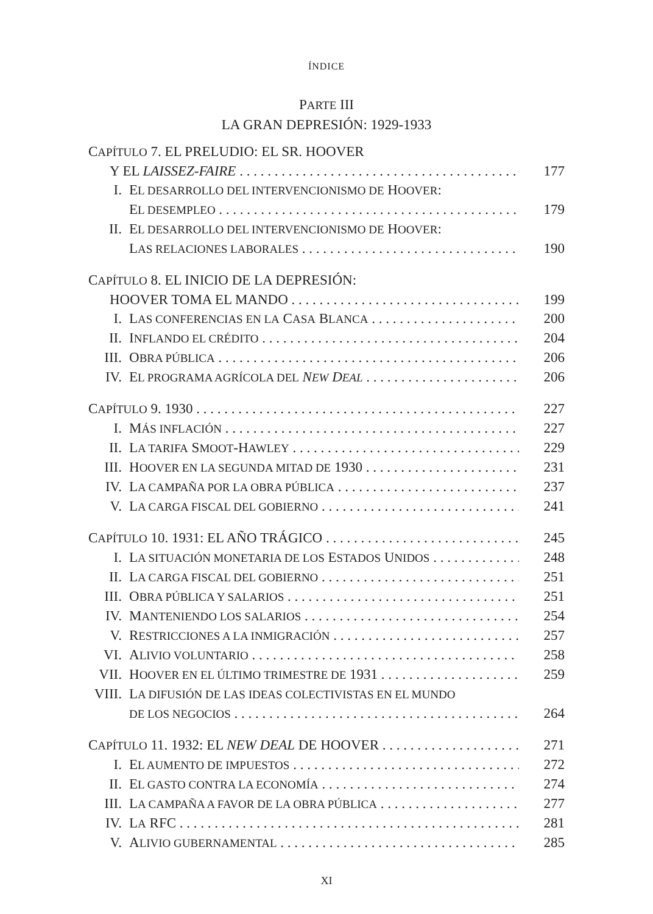ÍNDICE
PARTE III
LA GRAN DEPRESIÓN: 1929-1933
CAPÍTULO 7. EL PRELUDIO: EL SR. HOOVER
Y EL LAISSEZ-FAIRE 177
I. EL DESARROLLO DEL INTERVENCIONISMO DE HOOVER:
EL DESEMPLEO 179
II. EL DESARROLLO DEL INTERVENCIONISMO DE HOOVER:
LAS RELACIONES LABORALES 190
CAPÍTULO 8. EL INICIO DE LA DEPRESIÓN:
HOOVER TOMA EL MANDO 199
I. LAS CONFERENCIAS EN LA CASA BLANCA 200
II. INFLANDO EL CRÉDITO 204
III. OBRA PÚBLICA 206
IV. EL PROGRAMA AGRÍCOLA DEL NEW DEAL 206
CAPÍTULO 9. 1930 227
I. MÁS INFLACIÓN 227
II. LA TARIFA SMOOT-HAWLEY 229
III. HOOVER EN LA SEGUNDA MITAD DE 1930 231
IV. LA CAMPAÑA POR LA OBRA PÚBLICA 237
V. LA CARGA FISCAL DEL GOBIERNO 241
CAPÍTULO 10. 1931: EL AÑO TRÁGICO 245
I. LA SITUACIÓN MONETARIA DE LOS ESTADOS UNIDOS 248
II. LA CARGA FISCAL DEL GOBIERNO 251
III. OBRA PÚBLICA Y SALARIOS 251
IV. MANTENIENDO LOS SALARIOS 254
V. RESTRICCIONES A LA INMIGRACIÓN 257
VI. ALIVIO VOLUNTARIO 258
VII. HOOVER EN EL ÚLTIMO TRIMESTRE DE 1931 259
VIII. LA DIFUSIÓN DE LAS IDEAS COLECTIVISTAS EN EL MUNDO
DE LOS NEGOCIOS 264
CAPÍTULO 11. 1932: EL NEW DEAL DE HOOVER 271
I. EL AUMENTO DE IMPUESTOS 272
II. EL GASTO CONTRA LA ECONOMÍA 274
III. LA CAMPAÑA A FAVOR DE LA OBRA PÚBLICA 277
IV. LA RFC 281
V. ALIVIO GUBERNAMENTAL 285
XI